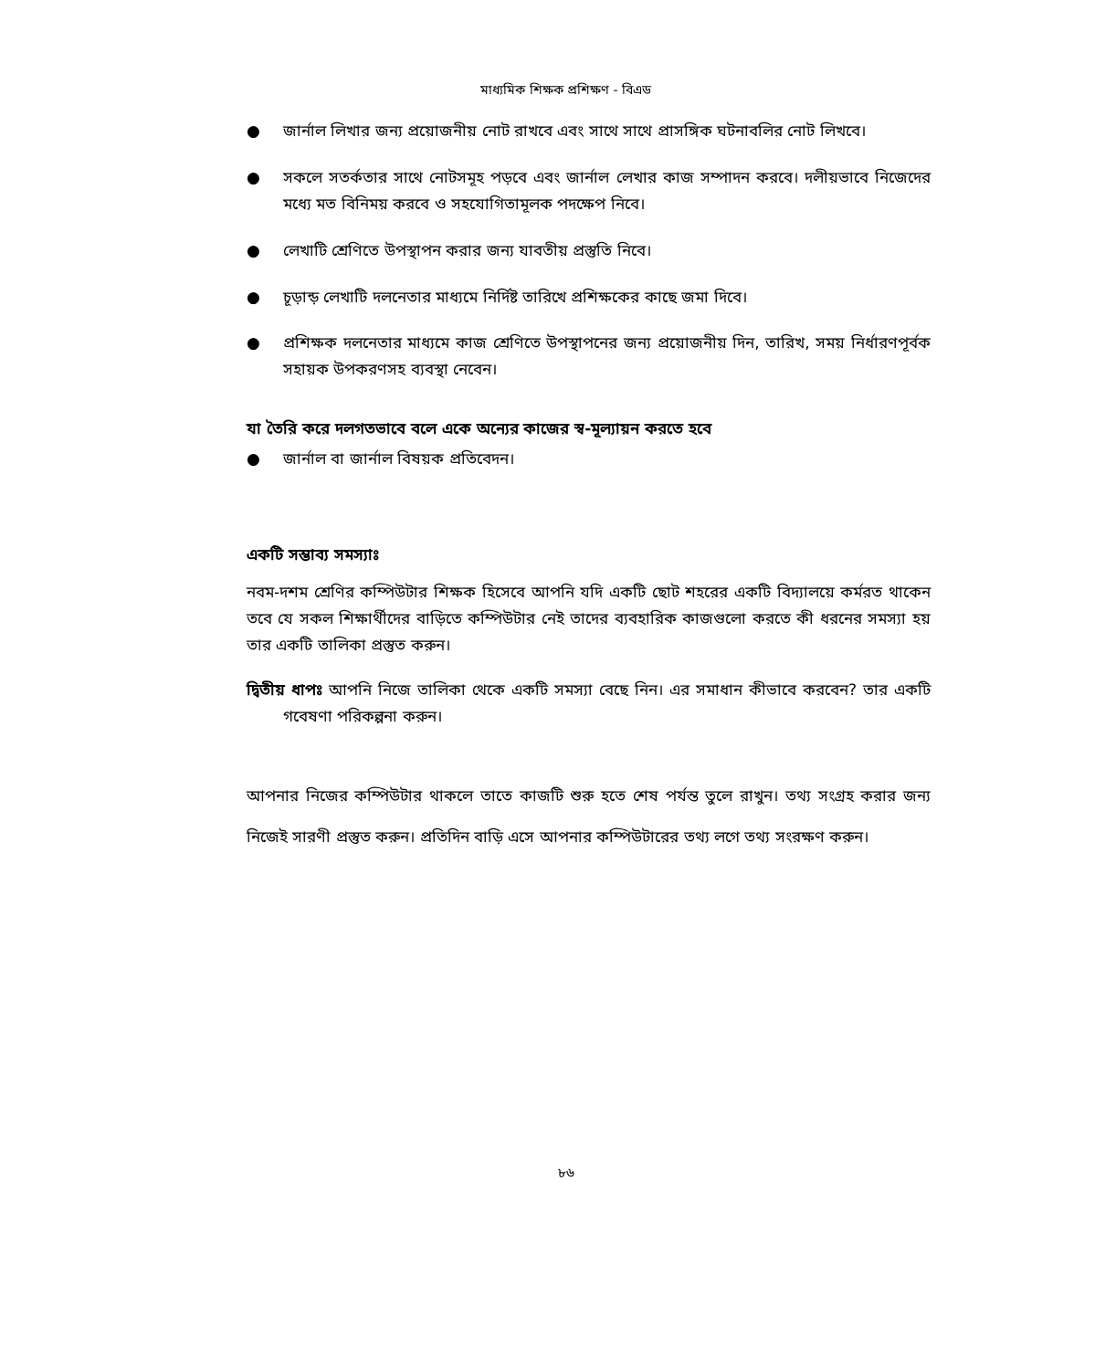মাধ্যমিক শিক্ষক প্রশিক্ষণ - বিএড
● জার্নাল লিখার জন্য প্রয়োজনীয় নোট রাখবে এবং সাথে সাথে প্রাসঙ্গিক ঘটনাবলির নোট লিখবে।
● সকলে সতর্কতার সাথে নোটসমূহ পড়বে এবং জার্নাল লেখার কাজ সম্পাদন করবে। দলীয়ভাবে নিজেদের মধ্যে মত বিনিময় করবে ও সহযোগিতামূলক পদক্ষেপ নিবে।
● লেখাটি শ্রেণিতে উপস্থাপন করার জন্য যাবতীয় প্রস্তুতি নিবে।
● চূড়ান্ড় লেখাটি দলনেতার মাধ্যমে নির্দিষ্ট তারিখে প্রশিক্ষকের কাছে জমা দিবে।
● প্রশিক্ষক দলনেতার মাধ্যমে কাজ শ্রেণিতে উপস্থাপনের জন্য প্রয়োজনীয় দিন, তারিখ, সময় নির্ধারণপূর্বক সহায়ক উপকরণসহ ব্যবস্থা নেবেন।
যা তৈরি করে দলগতভাবে বলে একে অন্যের কাজের স্ব-মূল্যায়ন করতে হবে
● জার্নাল বা জার্নাল বিষয়ক প্রতিবেদন।
একটি সম্ভাব্য সমস্যাঃ
নবম-দশম শ্রেণির কম্পিউটার শিক্ষক হিসেবে আপনি যদি একটি ছোট শহরের একটি বিদ্যালয়ে কর্মরত থাকেন তবে যে সকল শিক্ষার্থীদের বাড়িতে কম্পিউটার নেই তাদের ব্যবহারিক কাজগুলো করতে কী ধরনের সমস্যা হয় তার একটি তালিকা প্রস্তুত করুন।
দ্বিতীয় ধাপঃ আপনি নিজে তালিকা থেকে একটি সমস্যা বেছে নিন। এর সমাধান কীভাবে করবেন? তার একটি গবেষণা পরিকল্পনা করুন।
আপনার নিজের কম্পিউটার থাকলে তাতে কাজটি শুরু হতে শেষ পর্যন্ত তুলে রাখুন। তথ্য সংগ্রহ করার জন্য নিজেই সারণী প্রস্তুত করুন। প্রতিদিন বাড়ি এসে আপনার কম্পিউটারের তথ্য লগে তথ্য সংরক্ষণ করুন।
৮৬